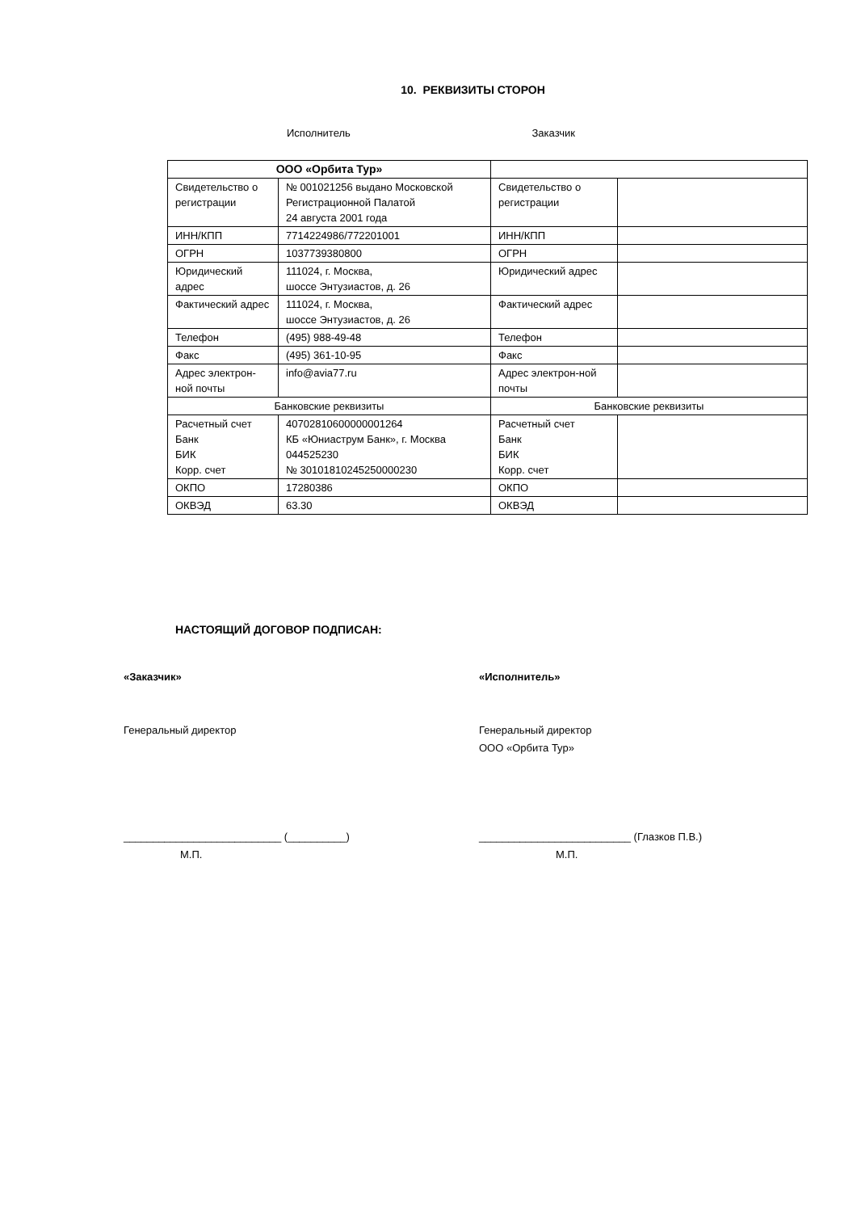10. РЕКВИЗИТЫ СТОРОН
Исполнитель Заказчик
| ООО «Орбита Тур» | | | |
| --- | --- | --- | --- |
| Свидетельство о регистрации | № 001021256 выдано Московской Регистрационной Палатой 24 августа 2001 года | Свидетельство о регистрации | |
| ИНН/КПП | 7714224986/772201001 | ИНН/КПП | |
| ОГРН | 1037739380800 | ОГРН | |
| Юридический адрес | 111024, г. Москва, шоссе Энтузиастов, д. 26 | Юридический адрес | |
| Фактический адрес | 111024, г. Москва, шоссе Энтузиастов, д. 26 | Фактический адрес | |
| Телефон | (495) 988-49-48 | Телефон | |
| Факс | (495) 361-10-95 | Факс | |
| Адрес электрон-ной почты | info@avia77.ru | Адрес электрон-ной почты | |
| Банковские реквизиты | | Банковские реквизиты | |
| Расчетный счет Банк БИК Корр. счет | 40702810600000001264 КБ «Юниаструм Банк», г. Москва 044525230 № 30101810245250000230 | Расчетный счет Банк БИК Корр. счет | |
| ОКПО | 17280386 | ОКПО | |
| ОКВЭД | 63.30 | ОКВЭД | |
НАСТОЯЩИЙ ДОГОВОР ПОДПИСАН:
«Заказчик»
Генеральный директор
___________________________ (__________)
М.П.
«Исполнитель»
Генеральный директор
ООО «Орбита Тур»
__________________________ (Глазков П.В.)
М.П.